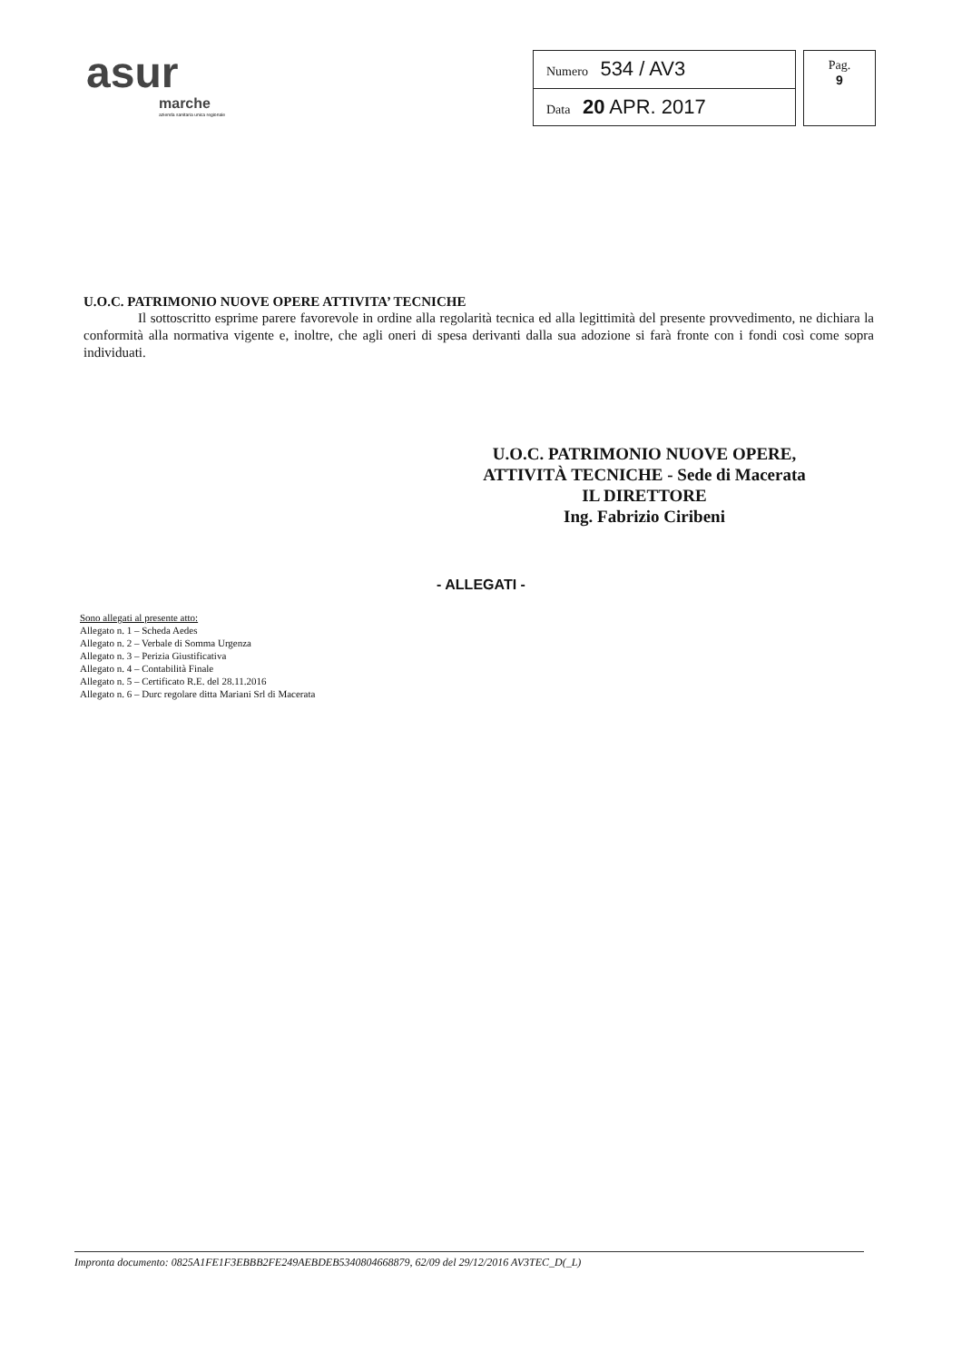asur
marche
azienda sanitaria unica regionale
| Numero 534 / AV3 |
| Data 20 APR. 2017 |
Pag.
9
U.O.C. PATRIMONIO NUOVE OPERE ATTIVITA’ TECNICHE
Il sottoscritto esprime parere favorevole in ordine alla regolarità tecnica ed alla legittimità del presente provvedimento, ne dichiara la conformità alla normativa vigente e, inoltre, che agli oneri di spesa derivanti dalla sua adozione si farà fronte con i fondi così come sopra individuati.
U.O.C. PATRIMONIO NUOVE OPERE,
ATTIVITÀ TECNICHE - Sede di Macerata
IL DIRETTORE
Ing. Fabrizio Ciribeni
- ALLEGATI -
Sono allegati al presente atto:
Allegato n. 1 – Scheda Aedes
Allegato n. 2 – Verbale di Somma Urgenza
Allegato n. 3 – Perizia Giustificativa
Allegato n. 4 – Contabilità Finale
Allegato n. 5 – Certificato R.E. del 28.11.2016
Allegato n. 6 – Durc regolare ditta Mariani Srl di Macerata
Impronta documento: 0825A1FE1F3EBBB2FE249AEBDEB5340804668879, 62/09 del 29/12/2016 AV3TEC_D(_L)